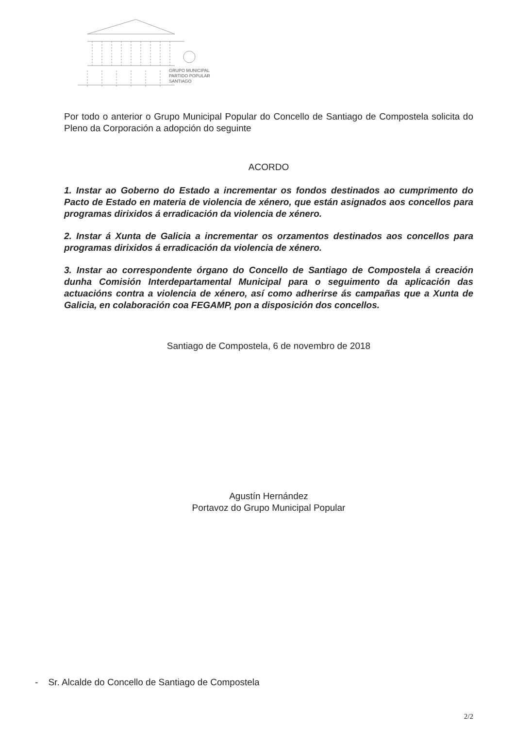GRUPO MUNICIPAL
PARTIDO POPULAR
SANTIAGO
Por todo o anterior o Grupo Municipal Popular do Concello de Santiago de Compostela solicita do Pleno da Corporación a adopción do seguinte
ACORDO
1. Instar ao Goberno do Estado a incrementar os fondos destinados ao cumprimento do Pacto de Estado en materia de violencia de xénero, que están asignados aos concellos para programas dirixidos á erradicación da violencia de xénero.
2. Instar á Xunta de Galicia a incrementar os orzamentos destinados aos concellos para programas dirixidos á erradicación da violencia de xénero.
3. Instar ao correspondente órgano do Concello de Santiago de Compostela á creación dunha Comisión Interdepartamental Municipal para o seguimento da aplicación das actuacións contra a violencia de xénero, así como adherirse ás campañas que a Xunta de Galicia, en colaboración coa FEGAMP, pon a disposición dos concellos.
Santiago de Compostela, 6 de novembro de 2018
Agustín Hernández
Portavoz do Grupo Municipal Popular
- Sr. Alcalde do Concello de Santiago de Compostela
2/2